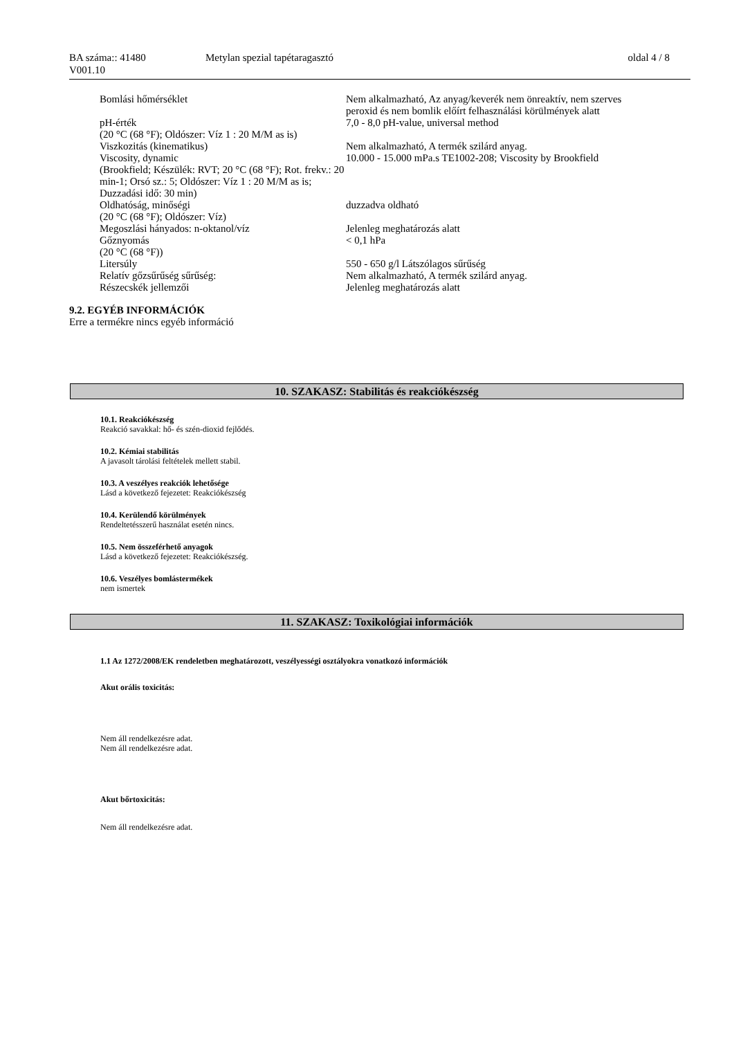| BA száma:: 41480 V001.10 | Metylan spezial tapétaragasztó | oldal 4 / 8 |
| Bomlási hőmérséklet | Nem alkalmazható, Az anyag/keverék nem önreaktív, nem szerves peroxid és nem bomlik előírt felhasználási körülmények alatt |
| pH-érték (20 °C (68 °F); Oldószer: Víz 1 : 20 M/M as is) | 7,0 - 8,0 pH-value, universal method |
| Viszkozitás (kinematikus) | Nem alkalmazható, A termék szilárd anyag. |
| Viscosity, dynamic (Brookfield; Készülék: RVT; 20 °C (68 °F); Rot. frekv.: 20 min-1; Orsó sz.: 5; Oldószer: Víz 1 : 20 M/M as is; Duzzadási idő: 30 min) | 10.000 - 15.000 mPa.s TE1002-208; Viscosity by Brookfield |
| Oldhatóság, minőségi (20 °C (68 °F); Oldószer: Víz) | duzzadva oldható |
| Megoszlási hányados: n-oktanol/víz | Jelenleg meghatározás alatt |
| Gőznyomás (20 °C (68 °F)) | < 0,1 hPa |
| Litersúly | 550 - 650 g/l Látszólagos sűrűség |
| Relatív gőzsűrűség sűrűség: | Nem alkalmazható, A termék szilárd anyag. |
| Részecskék jellemzői | Jelenleg meghatározás alatt |
9.2. EGYÉB INFORMÁCIÓK
Erre a termékre nincs egyéb információ
10. SZAKASZ: Stabilitás és reakciókészség
10.1. Reakciókészség
Reakció savakkal: hő- és szén-dioxid fejlődés.
10.2. Kémiai stabilitás
A javasolt tárolási feltételek mellett stabil.
10.3. A veszélyes reakciók lehetősége
Lásd a következő fejezetet: Reakciókészség
10.4. Kerülendő körülmények
Rendeltetésszerű használat esetén nincs.
10.5. Nem összeférhető anyagok
Lásd a következő fejezetet: Reakciókészség.
10.6. Veszélyes bomlástermékek
nem ismertek
11. SZAKASZ: Toxikológiai információk
1.1 Az 1272/2008/EK rendeletben meghatározott, veszélyességi osztályokra vonatkozó információk
Akut orális toxicitás:
Nem áll rendelkezésre adat.
Nem áll rendelkezésre adat.
Akut bőrtoxicitás:
Nem áll rendelkezésre adat.